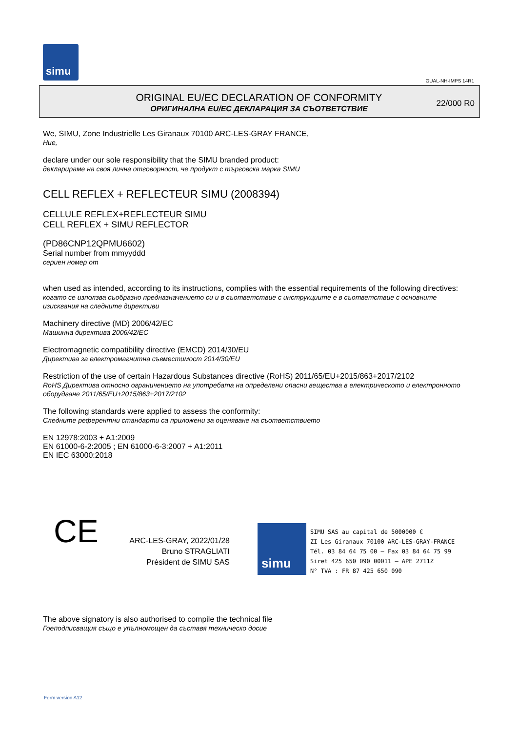simu
GUAL-NH-IMPS 14R1
ORIGINAL EU/EC DECLARATION OF CONFORMITY
ОРИГИНАЛНА EU/EC ДЕКЛАРАЦИЯ ЗА СЪОТВЕТСТВИЕ
22/000 R0
We, SIMU, Zone Industrielle Les Giranaux 70100 ARC-LES-GRAY FRANCE,
Ние,
declare under our sole responsibility that the SIMU branded product:
декларираме на своя лична отговорност, че продукт с търговска марка SIMU
CELL REFLEX + REFLECTEUR SIMU (2008394)
CELLULE REFLEX+REFLECTEUR SIMU
CELL REFLEX + SIMU REFLECTOR
(PD86CNP12QPMU6602)
Serial number from mmyyddd
сериен номер от
when used as intended, according to its instructions, complies with the essential requirements of the following directives:
когато се използва съобразно предназначението си и в съответствие с инструкциите е в съответствие с основните изисквания на следните директиви
Machinery directive (MD) 2006/42/EC
Машинна директива 2006/42/EC
Electromagnetic compatibility directive (EMCD) 2014/30/EU
Директива за електромагнитна съвместимост 2014/30/EU
Restriction of the use of certain Hazardous Substances directive (RoHS) 2011/65/EU+2015/863+2017/2102
RoHS Директива относно ограничението на употребата на определени опасни вещества в електрическото и електронното оборудване 2011/65/EU+2015/863+2017/2102
The following standards were applied to assess the conformity:
Следните референтни стандарти са приложени за оценяване на съответствието
EN 12978:2003 + A1:2009
EN 61000-6-2:2005 ; EN 61000-6-3:2007 + A1:2011
EN IEC 63000:2018
CE
ARC-LES-GRAY, 2022/01/28
Bruno STRAGLIATI
Président de SIMU SAS
simu
SIMU SAS au capital de 5000000 €
ZI Les Giranaux 70100 ARC-LES-GRAY-FRANCE
Tél. 03 84 64 75 00 – Fax 03 84 64 75 99
Siret 425 650 090 00011 – APE 2711Z
N° TVA : FR 87 425 650 090
The above signatory is also authorised to compile the technical file
Гоеподписващия също е упълномощен да съставя техническо досие
Form version A12